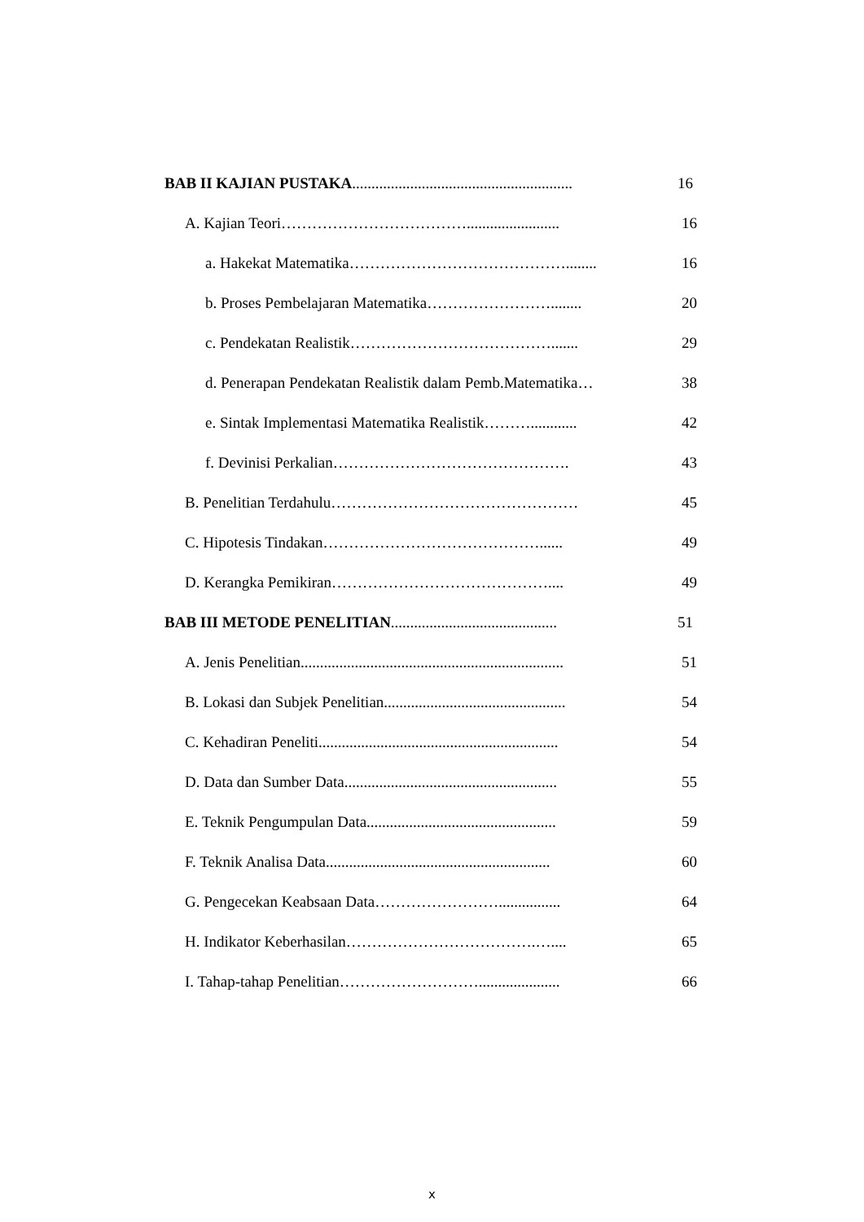BAB II KAJIAN PUSTAKA.........................................................
16
A. Kajian Teori………………………………........................
16
a. Hakekat Matematika……………………………………........ 16
b. Proses Pembelajaran Matematika……………………........
20
c. Pendekatan Realistik…………………………………....... 29
d. Penerapan Pendekatan Realistik dalam Pemb.Matematika…
38
e. Sintak Implementasi Matematika Realistik………............
42
f. Devinisi Perkalian………………………………………. 43
B. Penelitian Terdahulu………………………………………… 45
C. Hipotesis Tindakan……………………………………...... 49
D. Kerangka Pemikiran…………………………………….... 49
BAB III METODE PENELITIAN...........................................
51
A. Jenis Penelitian....................................................................
51
B. Lokasi dan Subjek Penelitian...............................................
54
C. Kehadiran Peneliti..............................................................
54
D. Data dan Sumber Data.......................................................
55
E. Teknik Pengumpulan Data.................................................
59
F. Teknik Analisa Data..........................................................
60
G. Pengecekan Keabsaan Data……………………................
64
H. Indikator Keberhasilan……………………………….….... 65
I. Tahap-tahap Penelitian……………………….....................
66
x